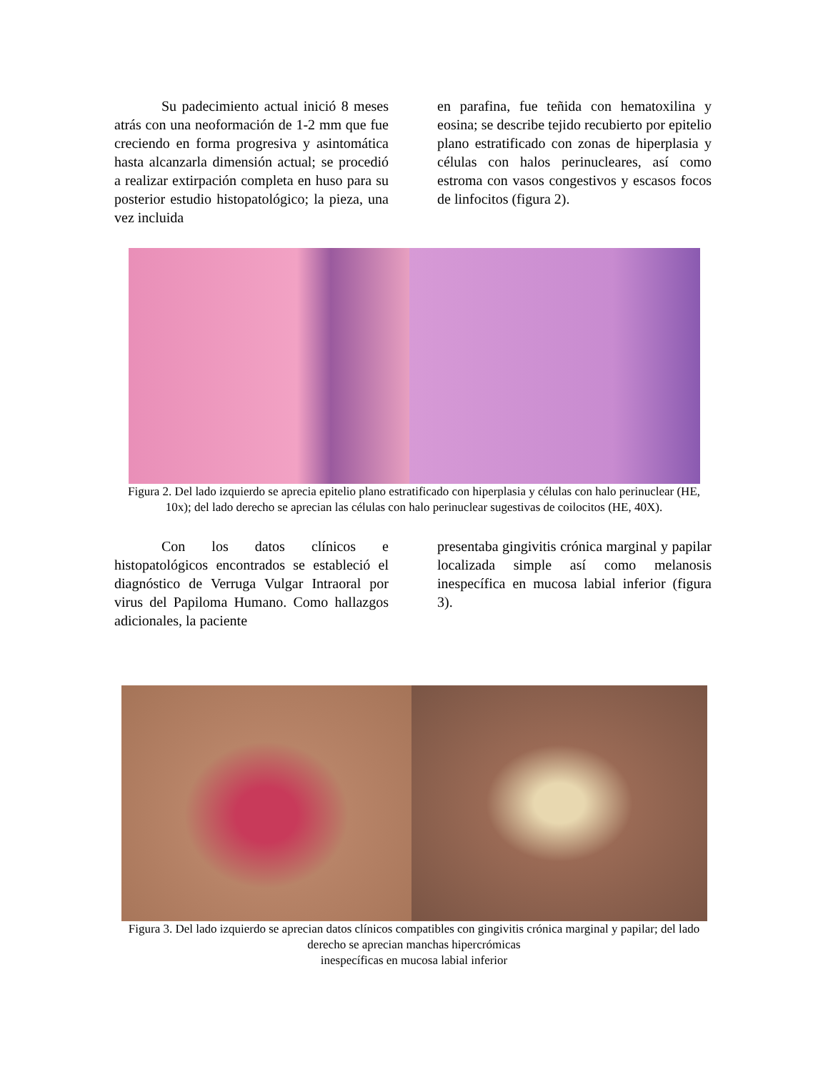Su padecimiento actual inició 8 meses atrás con una neoformación de 1-2 mm que fue creciendo en forma progresiva y asintomática hasta alcanzarla dimensión actual; se procedió a realizar extirpación completa en huso para su posterior estudio histopatológico; la pieza, una vez incluida
en parafina, fue teñida con hematoxilina y eosina; se describe tejido recubierto por epitelio plano estratificado con zonas de hiperplasia y células con halos perinucleares, así como estroma con vasos congestivos y escasos focos de linfocitos (figura 2).
Figura 2. Del lado izquierdo se aprecia epitelio plano estratificado con hiperplasia y células con halo perinuclear (HE, 10x); del lado derecho se aprecian las células con halo perinuclear sugestivas de coilocitos (HE, 40X).
Con los datos clínicos e histopatológicos encontrados se estableció el diagnóstico de Verruga Vulgar Intraoral por virus del Papiloma Humano. Como hallazgos adicionales, la paciente
presentaba gingivitis crónica marginal y papilar localizada simple así como melanosis inespecífica en mucosa labial inferior (figura 3).
Figura 3. Del lado izquierdo se aprecian datos clínicos compatibles con gingivitis crónica marginal y papilar; del lado derecho se aprecian manchas hipercrómicas
inespecíficas en mucosa labial inferior